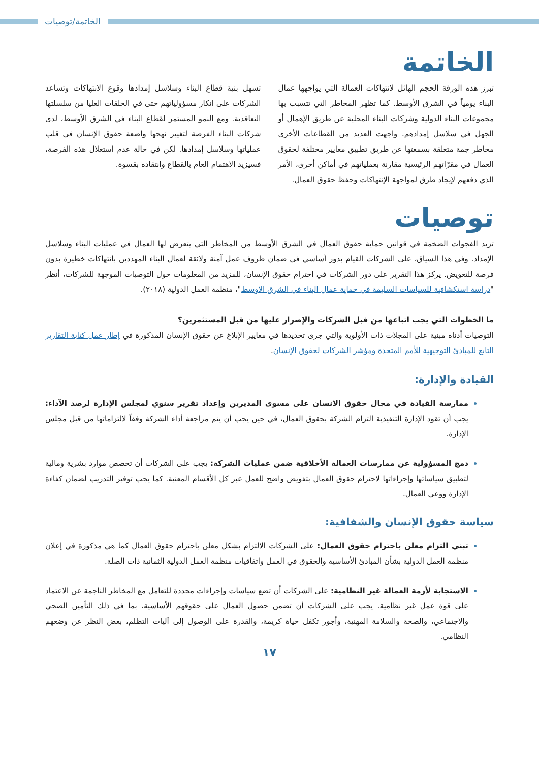الخاتمة/توصيات
الخاتمة
تبرز هذه الورقة الحجم الهائل لانتهاكات العمالة التي يواجهها عمال البناء يومياً في الشرق الأوسط. كما تظهر المخاطر التي تتسبب بها مجموعات البناء الدولية وشركات البناء المحلية عن طريق الإهمال أو الجهل في سلاسل إمدادهم. واجهت العديد من القطاعات الأخرى مخاطر جمة متعلقة بسمعتها عن طريق تطبيق معايير مختلفة لحقوق العمال في مقرّاتهم الرئيسية مقارنة بعملياتهم في أماكن أخرى، الأمر الذي دفعهم لإيجاد طرق لمواجهة الإنتهاكات وحفظ حقوق العمال.
تسهل بنية قطاع البناء وسلاسل إمدادها وقوع الانتهاكات وتساعد الشركات على انكار مسؤولياتهم حتى في الحلقات العليا من سلسلتها التعاقدية. ومع النمو المستمر لقطاع البناء في الشرق الأوسط، لدى شركات البناء الفرصة لتغيير نهجها واضعة حقوق الإنسان في قلب عملياتها وسلاسل إمدادها. لكن في حالة عدم استغلال هذه الفرصة، فسيزيد الاهتمام العام بالقطاع وانتقاده بقسوة.
توصيات
تزيد الفجوات الضخمة في قوانين حماية حقوق العمال في الشرق الأوسط من المخاطر التي يتعرض لها العمال في عمليات البناء وسلاسل الإمداد. وفي هذا السياق، على الشركات القيام بدور أساسي في ضمان ظروف عمل آمنة ولائقة لعمال البناء المهددين بانتهاكات خطيرة بدون فرصة للتعويض. يركز هذا التقرير على دور الشركات في احترام حقوق الإنسان، للمزيد من المعلومات حول التوصيات الموجهة للشركات، أنظر "دراسة استكشافية للسياسات السليمة في حماية عمال البناء في الشرق الاوسط"، منظمة العمل الدولية (٢٠١٨).
ما الخطوات التي يجب اتباعها من قبل الشركات والإصرار عليها من قبل المستثمرين؟
التوصيات أدناه مبنية على المجلات ذات الأولوية والتي جرى تحديدها في معايير الإبلاغ عن حقوق الإنسان المذكورة في إطار عمل كتابة التقارير التابع للمبادئ التوجيهية للأمم المتحدة ومؤشر الشركات لحقوق الإنسان.
القيادة والإدارة:
ممارسة القيادة في مجال حقوق الانسان على مسوى المديرين وإعداد تقرير سنوي لمجلس الإدارة لرصد الآداء: يجب أن تقود الإدارة التنفيذية التزام الشركة بحقوق العمال، في حين يجب أن يتم مراجعة أداء الشركة وفقاً لالتزاماتها من قبل مجلس الإدارة.
دمج المسؤولية عن ممارسات العمالة الأخلاقية ضمن عمليات الشركة: يجب على الشركات أن تخصص موارد بشرية ومالية لتطبيق سياساتها وإجراءاتها لاحترام حقوق العمال بتفويض واضح للعمل عبر كل الأقسام المعنية. كما يجب توفير التدريب لضمان كفاءة الإدارة ووعي العمال.
سياسة حقوق الإنسان والشفافية:
تبني التزام معلن باحترام حقوق العمال: على الشركات الالتزام بشكل معلن باحترام حقوق العمال كما هي مذكورة في إعلان منظمة العمل الدولية بشأن المبادئ الأساسية والحقوق في العمل واتفاقيات منظمة العمل الدولية الثمانية ذات الصلة.
الاستجابة لأزمة العمالة غير النظامية: على الشركات أن تضع سياسات وإجراءات محددة للتعامل مع المخاطر الناجمة عن الاعتماد على قوة عمل غير نظامية. يجب على الشركات أن تضمن حصول العمال على حقوقهم الأساسية، بما في ذلك التأمين الصحي والاجتماعي، والصحة والسلامة المهنية، وأجور تكفل حياة كريمة، والقدرة على الوصول إلى آليات التظلم، بغض النظر عن وضعهم النظامي.
١٧